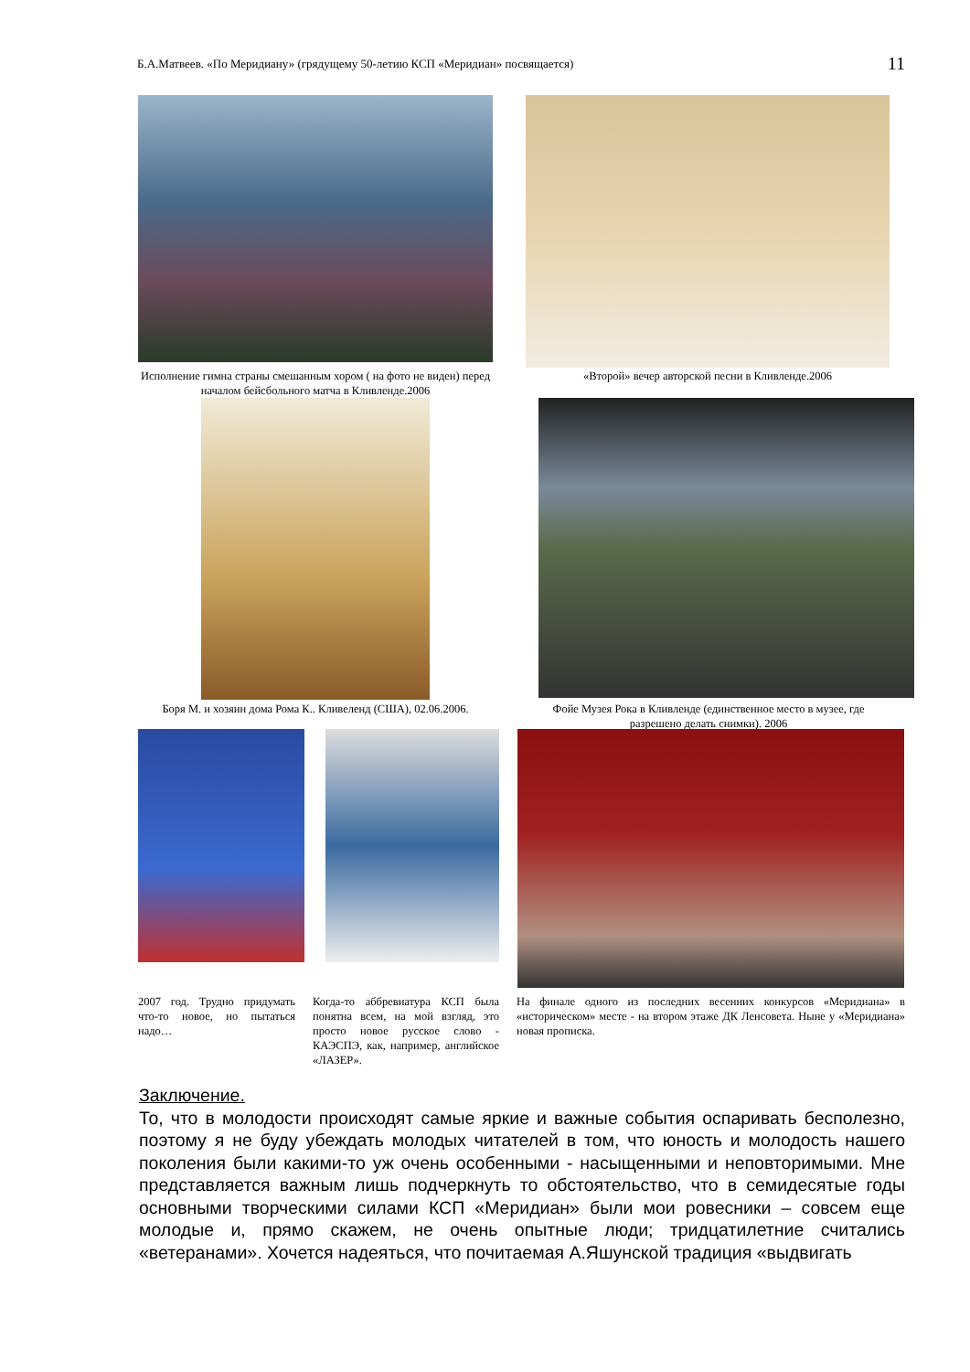Б.А.Матвеев. «По Меридиану» (грядущему 50-летию КСП «Меридиан» посвящается) 11
Исполнение гимна страны смешанным хором ( на фото не виден) перед началом бейсбольного матча в Кливленде.2006
«Второй» вечер авторской песни в Кливленде.2006
Боря М. и хозяин дома Рома К.. Кливеленд (США), 02.06.2006.
Фойе Музея Рока в Кливленде (единственное место в музее, где разрешено делать снимки). 2006
2007 год. Трудно придумать что-то новое, но пытаться надо…
Когда-то аббревиатура КСП была понятна всем, на мой взгляд, это просто новое русское слово - КАЭСПЭ, как, например, английское «ЛАЗЕР».
На финале одного из последних весенних конкурсов «Меридиана» в «историческом» месте - на втором этаже ДК Ленсовета. Ныне у «Меридиана» новая прописка.
Заключение.
То, что в молодости происходят самые яркие и важные события оспаривать бесполезно, поэтому я не буду убеждать молодых читателей в том, что юность и молодость нашего поколения были какими-то уж очень особенными - насыщенными и неповторимыми. Мне представляется важным лишь подчеркнуть то обстоятельство, что в семидесятые годы основными творческими силами КСП «Меридиан» были мои ровесники – совсем еще молодые и, прямо скажем, не очень опытные люди; тридцатилетние считались «ветеранами». Хочется надеяться, что почитаемая А.Яшунской традиция «выдвигать